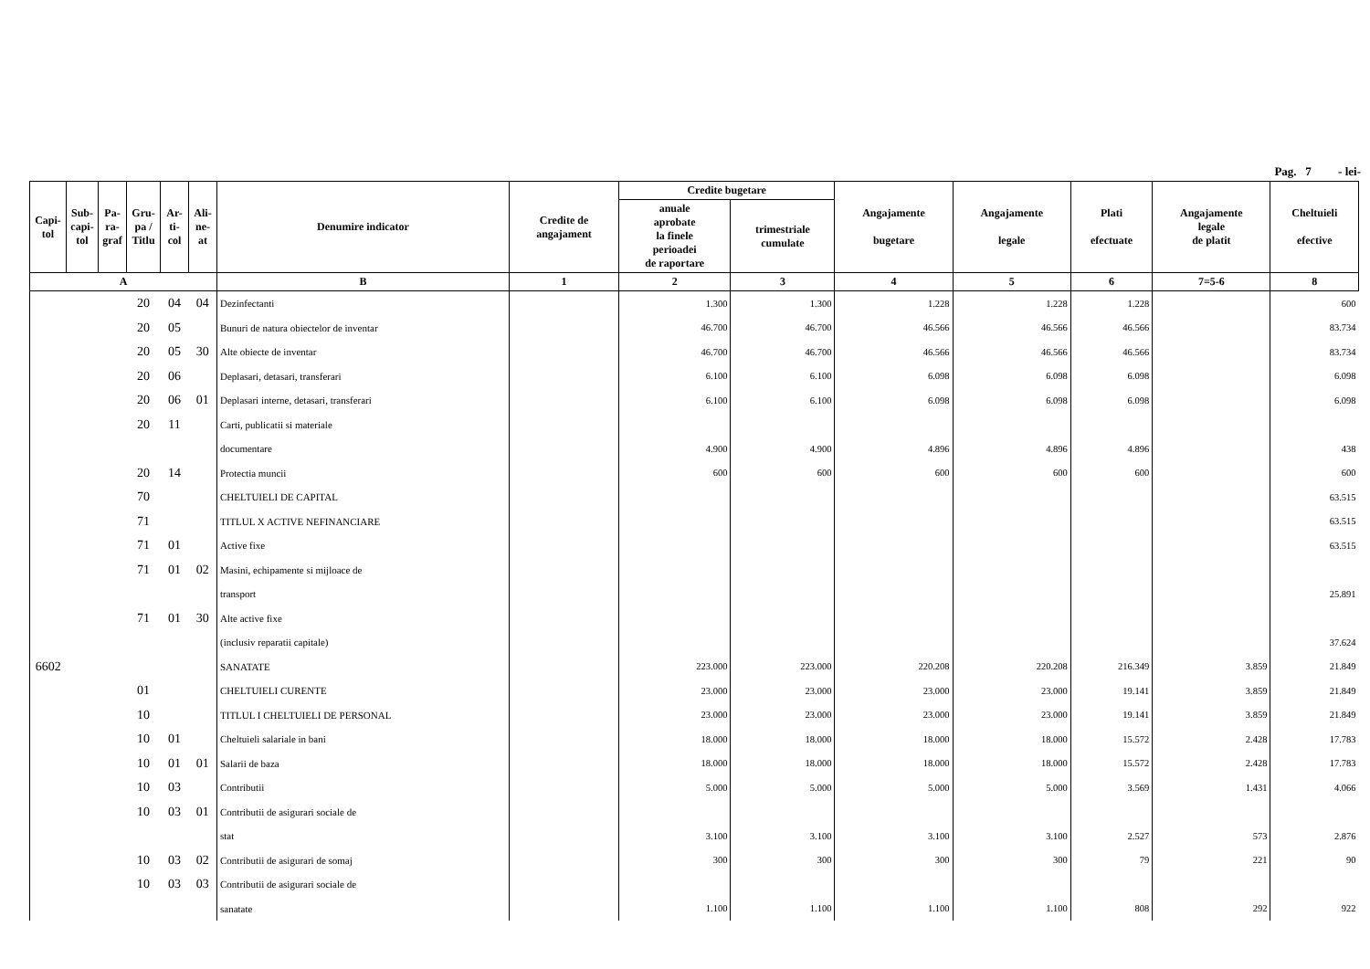Pag. 7 - lei-
| Capi- tol | Sub- capi- tol | Pa- ra- graf | Gru- pa / Titlu | Ar- ti- col | Ali- ne- at | Denumire indicator | Credite de angajament | Credite bugetare | | Angajamente bugetare | Angajamente legale | Plati efectuate | Angajamente legale de platit | Cheltuieli efective |
| --- | --- | --- | --- | --- | --- | --- | --- | --- | --- | --- | --- | --- | --- | --- |
| | | | | | | | | anuale aprobate la finele perioadei de raportare | trimestriale cumulate | | | | | |
| A | | | | | | B | 1 | 2 | 3 | 4 | 5 | 6 | 7=5-6 | 8 |
| | | | 20 | 04 | 04 | Dezinfectanti | | 1.300 | 1.300 | 1.228 | 1.228 | 1.228 | | 600 |
| | | | 20 | 05 | | Bunuri de natura obiectelor de inventar | | 46.700 | 46.700 | 46.566 | 46.566 | 46.566 | | 83.734 |
| | | | 20 | 05 | 30 | Alte obiecte de inventar | | 46.700 | 46.700 | 46.566 | 46.566 | 46.566 | | 83.734 |
| | | | 20 | 06 | | Deplasari, detasari, transferari | | 6.100 | 6.100 | 6.098 | 6.098 | 6.098 | | 6.098 |
| | | | 20 | 06 | 01 | Deplasari interne, detasari, transferari | | 6.100 | 6.100 | 6.098 | 6.098 | 6.098 | | 6.098 |
| | | | 20 | 11 | | Carti, publicatii si materiale | | | | | | | | |
| | | | | | | documentare | | 4.900 | 4.900 | 4.896 | 4.896 | 4.896 | | 438 |
| | | | 20 | 14 | | Protectia muncii | | 600 | 600 | 600 | 600 | 600 | | 600 |
| | | | 70 | | | CHELTUIELI DE CAPITAL | | | | | | | | 63.515 |
| | | | 71 | | | TITLUL X ACTIVE NEFINANCIARE | | | | | | | | 63.515 |
| | | | 71 | 01 | | Active fixe | | | | | | | | 63.515 |
| | | | 71 | 01 | 02 | Masini, echipamente si mijloace de | | | | | | | | |
| | | | | | | transport | | | | | | | | 25.891 |
| | | | 71 | 01 | 30 | Alte active fixe | | | | | | | | |
| | | | | | | (inclusiv reparatii capitale) | | | | | | | | 37.624 |
| 6602 | | | | | | SANATATE | | 223.000 | 223.000 | 220.208 | 220.208 | 216.349 | 3.859 | 21.849 |
| | | | 01 | | | CHELTUIELI CURENTE | | 23.000 | 23.000 | 23.000 | 23.000 | 19.141 | 3.859 | 21.849 |
| | | | 10 | | | TITLUL I CHELTUIELI DE PERSONAL | | 23.000 | 23.000 | 23.000 | 23.000 | 19.141 | 3.859 | 21.849 |
| | | | 10 | 01 | | Cheltuieli salariale in bani | | 18.000 | 18.000 | 18.000 | 18.000 | 15.572 | 2.428 | 17.783 |
| | | | 10 | 01 | 01 | Salarii de baza | | 18.000 | 18.000 | 18.000 | 18.000 | 15.572 | 2.428 | 17.783 |
| | | | 10 | 03 | | Contributii | | 5.000 | 5.000 | 5.000 | 5.000 | 3.569 | 1.431 | 4.066 |
| | | | 10 | 03 | 01 | Contributii de asigurari sociale de | | | | | | | | |
| | | | | | | stat | | 3.100 | 3.100 | 3.100 | 3.100 | 2.527 | 573 | 2.876 |
| | | | 10 | 03 | 02 | Contributii de asigurari de somaj | | 300 | 300 | 300 | 300 | 79 | 221 | 90 |
| | | | 10 | 03 | 03 | Contributii de asigurari sociale de | | | | | | | | |
| | | | | | | sanatate | | 1.100 | 1.100 | 1.100 | 1.100 | 808 | 292 | 922 |